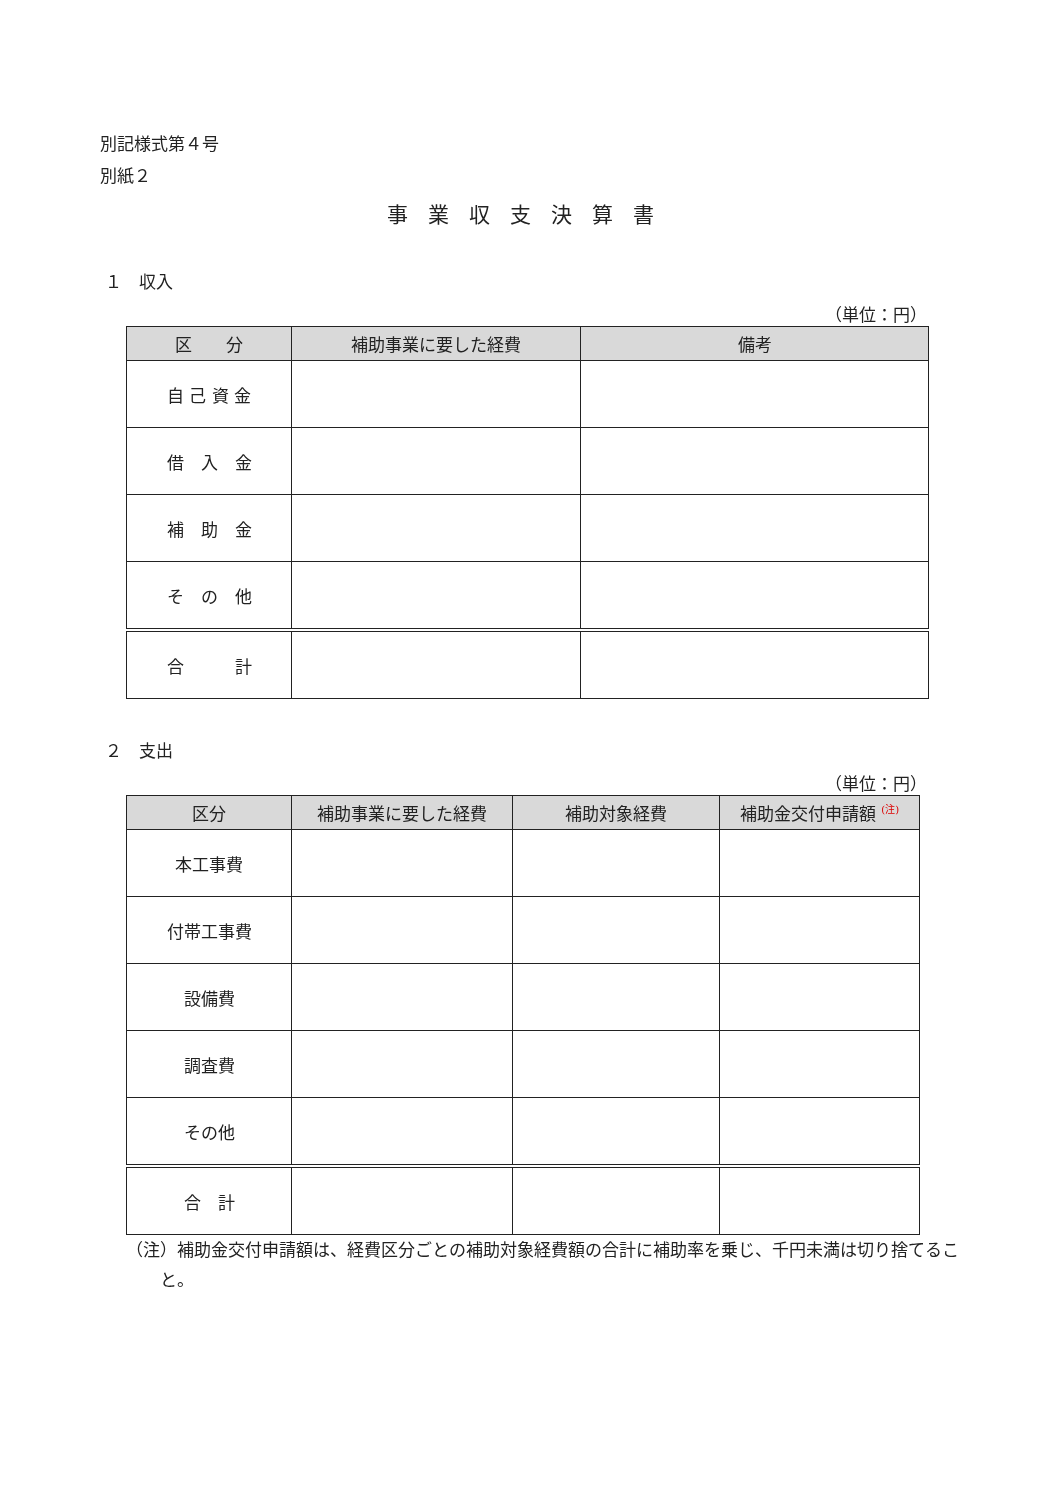別記様式第４号
別紙２
事業収支決算書
１　収入
（単位：円）
| 区 分 | 補助事業に要した経費 | 備考 |
| --- | --- | --- |
| 自 己 資 金 | | |
| 借 入 金 | | |
| 補 助 金 | | |
| そ の 他 | | |
| 合 計 | | |
２　支出
（単位：円）
| 区分 | 補助事業に要した経費 | 補助対象経費 | 補助金交付申請額 <sup>(注)</sup> |
| --- | --- | --- | --- |
| 本工事費 | | | |
| 付帯工事費 | | | |
| 設備費 | | | |
| 調査費 | | | |
| その他 | | | |
| 合 計 | | | |
（注）補助金交付申請額は、経費区分ごとの補助対象経費額の合計に補助率を乗じ、千円未満は切り捨てること。